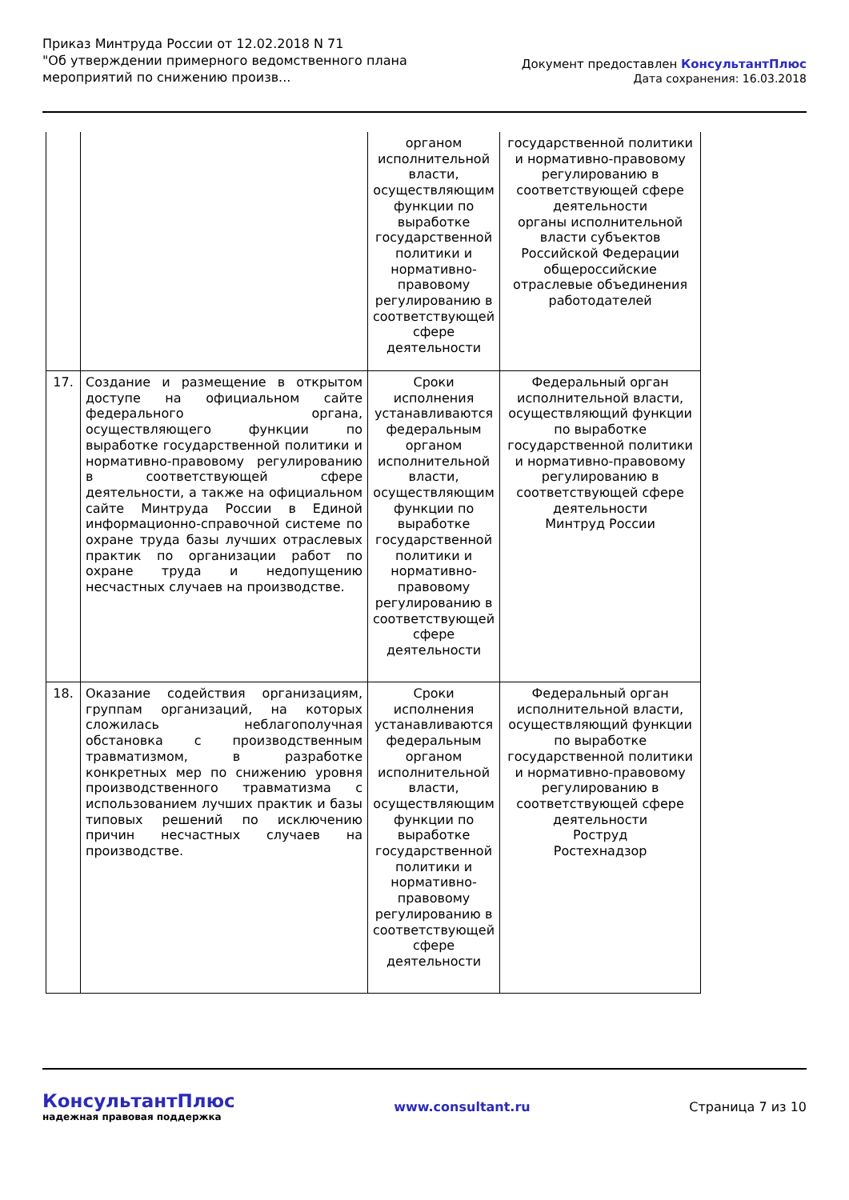Приказ Минтруда России от 12.02.2018 N 71
"Об утверждении примерного ведомственного плана
мероприятий по снижению произв...
Документ предоставлен КонсультантПлюс
Дата сохранения: 16.03.2018
| | | органом исполнительной власти, осуществляющим функции по выработке государственной политики и нормативно-правовому регулированию в соответствующей сфере деятельности | государственной политики и нормативно-правовому регулированию в соответствующей сфере деятельности органы исполнительной власти субъектов Российской Федерации общероссийские отраслевые объединения работодателей |
| 17. | Создание и размещение в открытом доступе на официальном сайте федерального органа, осуществляющего функции по выработке государственной политики и нормативно-правовому регулированию в соответствующей сфере деятельности, а также на официальном сайте Минтруда России в Единой информационно-справочной системе по охране труда базы лучших отраслевых практик по организации работ по охране труда и недопущению несчастных случаев на производстве. | Сроки исполнения устанавливаются федеральным органом исполнительной власти, осуществляющим функции по выработке государственной политики и нормативно-правовому регулированию в соответствующей сфере деятельности | Федеральный орган исполнительной власти, осуществляющий функции по выработке государственной политики и нормативно-правовому регулированию в соответствующей сфере деятельности Минтруд России |
| 18. | Оказание содействия организациям, группам организаций, на которых сложилась неблагополучная обстановка с производственным травматизмом, в разработке конкретных мер по снижению уровня производственного травматизма с использованием лучших практик и базы типовых решений по исключению причин несчастных случаев на производстве. | Сроки исполнения устанавливаются федеральным органом исполнительной власти, осуществляющим функции по выработке государственной политики и нормативно-правовому регулированию в соответствующей сфере деятельности | Федеральный орган исполнительной власти, осуществляющий функции по выработке государственной политики и нормативно-правовому регулированию в соответствующей сфере деятельности Роструд Ростехнадзор |
КонсультантПлюс
надежная правовая поддержка
www.consultant.ru Страница 7 из 10